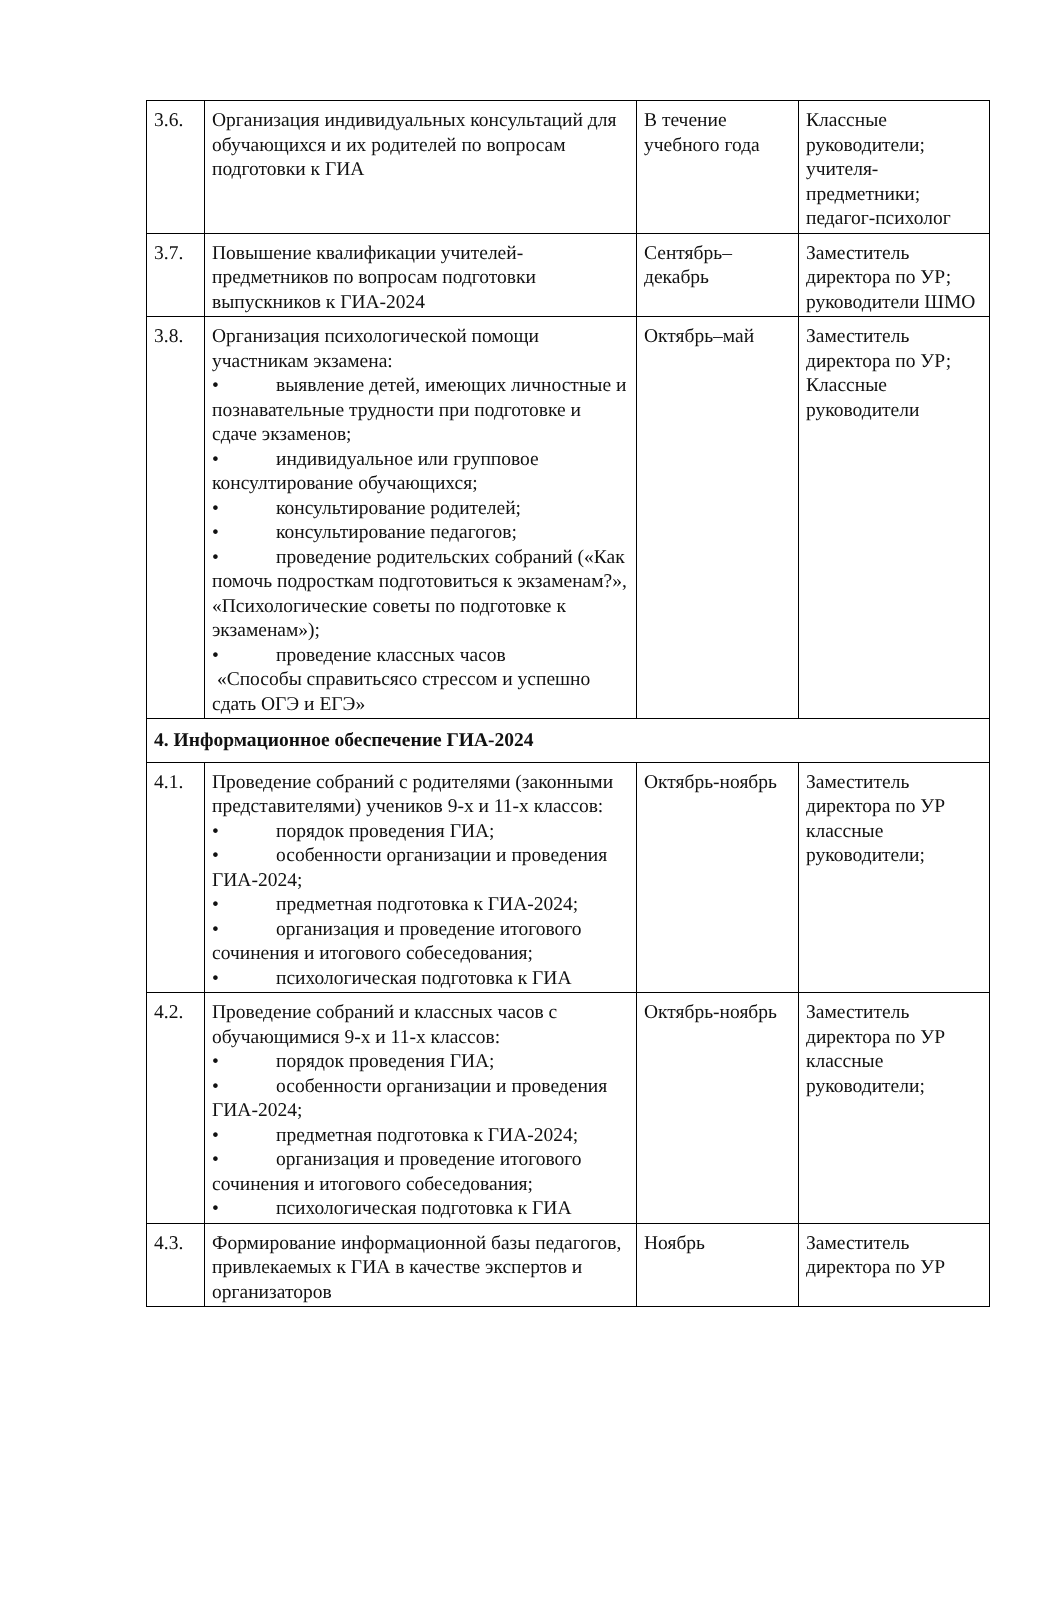| 3.6. | Организация индивидуальных консультаций для обучающихся и их родителей по вопросам подготовки к ГИА | В течение учебного года | Классные руководители; учителя-предметники; педагог-психолог |
| 3.7. | Повышение квалификации учителей-предметников по вопросам подготовки выпускников к ГИА-2024 | Сентябрь–декабрь | Заместитель директора по УР; руководители ШМО |
| 3.8. | Организация психологической помощи участникам экзамена: • выявление детей, имеющих личностные и познавательные трудности при подготовке и сдаче экзаменов; • индивидуальное или групповое консултирование обучающихся; • консультирование родителей; • консультирование педагогов; • проведение родительских собраний («Как помочь подросткам подготовиться к экзаменам?», «Психологические советы по подготовке к экзаменам»); • проведение классных часов «Способы справитьсясо стрессом и успешно сдать ОГЭ и ЕГЭ» | Октябрь–май | Заместитель директора по УР; Классные руководители |
| 4. Информационное обеспечение ГИА-2024 | | | |
| 4.1. | Проведение собраний с родителями (законными представителями) учеников 9-х и 11-х классов: • порядок проведения ГИА; • особенности организации и проведения ГИА-2024; • предметная подготовка к ГИА-2024; • организация и проведение итогового сочинения и итогового собеседования; • психологическая подготовка к ГИА | Октябрь-ноябрь | Заместитель директора по УР классные руководители; |
| 4.2. | Проведение собраний и классных часов с обучающимися 9-х и 11-х классов: • порядок проведения ГИА; • особенности организации и проведения ГИА-2024; • предметная подготовка к ГИА-2024; • организация и проведение итогового сочинения и итогового собеседования; • психологическая подготовка к ГИА | Октябрь-ноябрь | Заместитель директора по УР классные руководители; |
| 4.3. | Формирование информационной базы педагогов, привлекаемых к ГИА в качестве экспертов и организаторов | Ноябрь | Заместитель директора по УР |